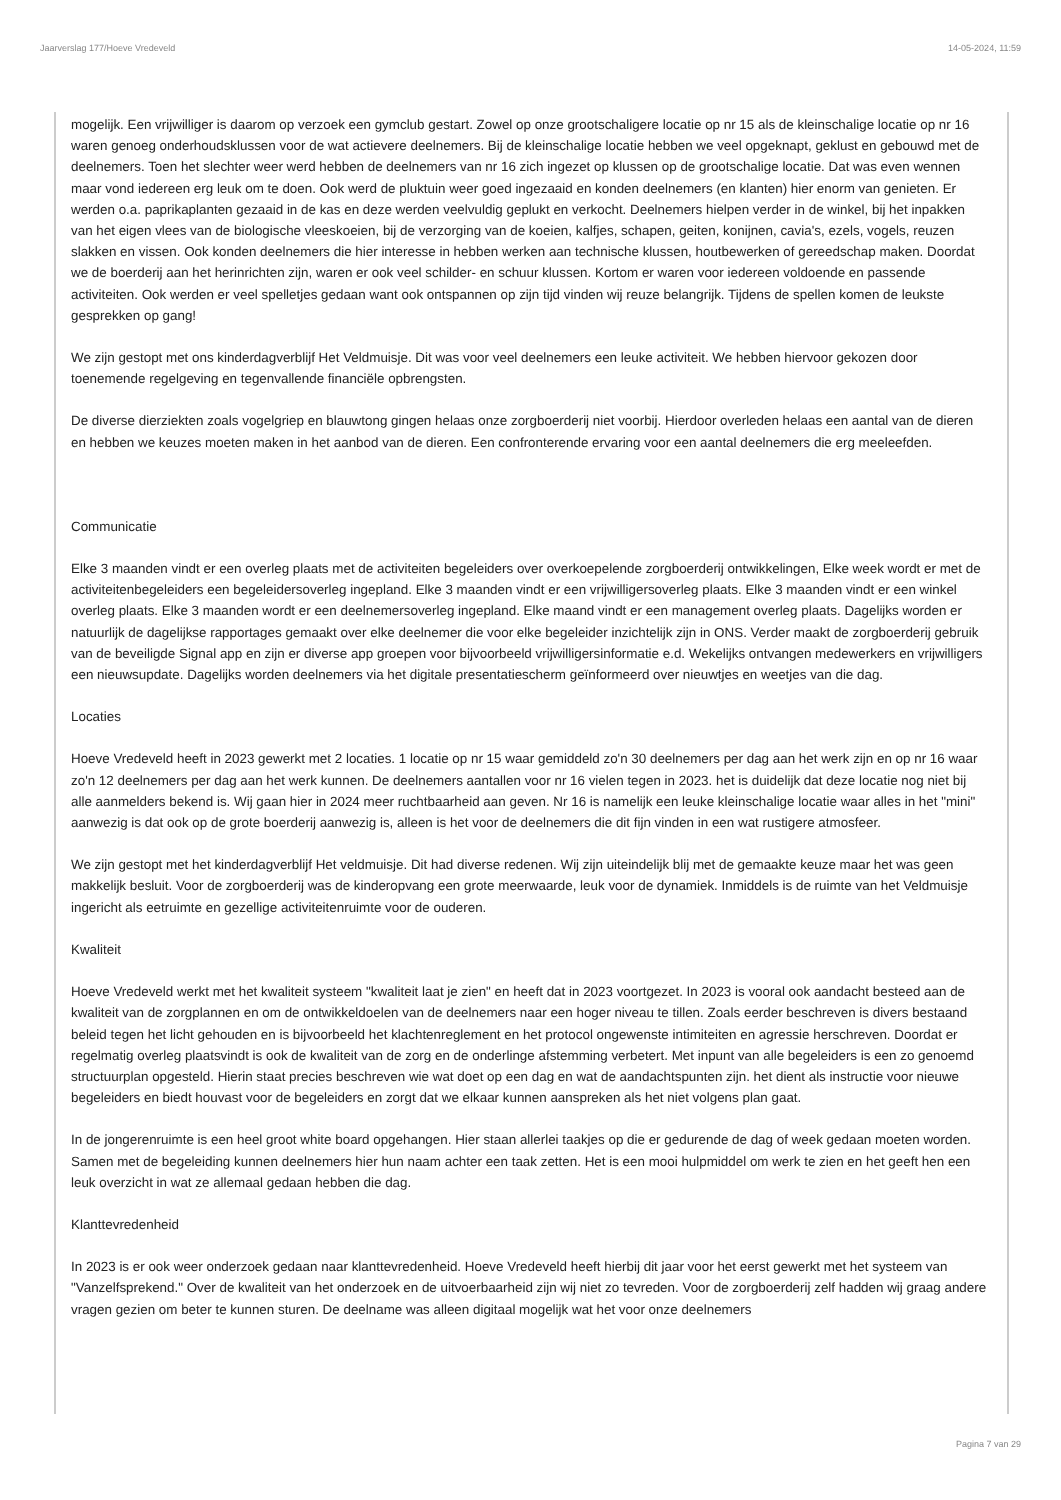Jaarverslag 177/Hoeve Vredeveld 14-05-2024, 11:59
mogelijk. Een vrijwilliger is daarom op verzoek een gymclub gestart. Zowel op onze grootschaligere locatie op nr 15 als de kleinschalige locatie op nr 16 waren genoeg onderhoudsklussen voor de wat actievere deelnemers. Bij de kleinschalige locatie hebben we veel opgeknapt, geklust en gebouwd met de deelnemers. Toen het slechter weer werd hebben de deelnemers van nr 16 zich ingezet op klussen op de grootschalige locatie. Dat was even wennen maar vond iedereen erg leuk om te doen. Ook werd de pluktuin weer goed ingezaaid en konden deelnemers (en klanten) hier enorm van genieten. Er werden o.a. paprikaplanten gezaaid in de kas en deze werden veelvuldig geplukt en verkocht. Deelnemers hielpen verder in de winkel, bij het inpakken van het eigen vlees van de biologische vleeskoeien, bij de verzorging van de koeien, kalfjes, schapen, geiten, konijnen, cavia's, ezels, vogels, reuzen slakken en vissen. Ook konden deelnemers die hier interesse in hebben werken aan technische klussen, houtbewerken of gereedschap maken. Doordat we de boerderij aan het herinrichten zijn, waren er ook veel schilder- en schuur klussen. Kortom er waren voor iedereen voldoende en passende activiteiten. Ook werden er veel spelletjes gedaan want ook ontspannen op zijn tijd vinden wij reuze belangrijk. Tijdens de spellen komen de leukste gesprekken op gang!
We zijn gestopt met ons kinderdagverblijf Het Veldmuisje. Dit was voor veel deelnemers een leuke activiteit. We hebben hiervoor gekozen door toenemende regelgeving en tegenvallende financiële opbrengsten.
De diverse dierziekten zoals vogelgriep en blauwtong gingen helaas onze zorgboerderij niet voorbij. Hierdoor overleden helaas een aantal van de dieren en hebben we keuzes moeten maken in het aanbod van de dieren. Een confronterende ervaring voor een aantal deelnemers die erg meeleefden.
Communicatie
Elke 3 maanden vindt er een overleg plaats met de activiteiten begeleiders over overkoepelende zorgboerderij ontwikkelingen, Elke week wordt er met de activiteitenbegeleiders een begeleidersoverleg ingepland. Elke 3 maanden vindt er een vrijwilligersoverleg plaats. Elke 3 maanden vindt er een winkel overleg plaats. Elke 3 maanden wordt er een deelnemersoverleg ingepland. Elke maand vindt er een management overleg plaats. Dagelijks worden er natuurlijk de dagelijkse rapportages gemaakt over elke deelnemer die voor elke begeleider inzichtelijk zijn in ONS. Verder maakt de zorgboerderij gebruik van de beveiligde Signal app en zijn er diverse app groepen voor bijvoorbeeld vrijwilligersinformatie e.d. Wekelijks ontvangen medewerkers en vrijwilligers een nieuwsupdate. Dagelijks worden deelnemers via het digitale presentatiescherm geïnformeerd over nieuwtjes en weetjes van die dag.
Locaties
Hoeve Vredeveld heeft in 2023 gewerkt met 2 locaties. 1 locatie op nr 15 waar gemiddeld zo'n 30 deelnemers per dag aan het werk zijn en op nr 16 waar zo'n 12 deelnemers per dag aan het werk kunnen. De deelnemers aantallen voor nr 16 vielen tegen in 2023. het is duidelijk dat deze locatie nog niet bij alle aanmelders bekend is. Wij gaan hier in 2024 meer ruchtbaarheid aan geven. Nr 16 is namelijk een leuke kleinschalige locatie waar alles in het "mini" aanwezig is dat ook op de grote boerderij aanwezig is, alleen is het voor de deelnemers die dit fijn vinden in een wat rustigere atmosfeer.
We zijn gestopt met het kinderdagverblijf Het veldmuisje. Dit had diverse redenen. Wij zijn uiteindelijk blij met de gemaakte keuze maar het was geen makkelijk besluit. Voor de zorgboerderij was de kinderopvang een grote meerwaarde, leuk voor de dynamiek. Inmiddels is de ruimte van het Veldmuisje ingericht als eetruimte en gezellige activiteitenruimte voor de ouderen.
Kwaliteit
Hoeve Vredeveld werkt met het kwaliteit systeem "kwaliteit laat je zien" en heeft dat in 2023 voortgezet. In 2023 is vooral ook aandacht besteed aan de kwaliteit van de zorgplannen en om de ontwikkeldoelen van de deelnemers naar een hoger niveau te tillen. Zoals eerder beschreven is divers bestaand beleid tegen het licht gehouden en is bijvoorbeeld het klachtenreglement en het protocol ongewenste intimiteiten en agressie herschreven. Doordat er regelmatig overleg plaatsvindt is ook de kwaliteit van de zorg en de onderlinge afstemming verbetert. Met inpunt van alle begeleiders is een zo genoemd structuurplan opgesteld. Hierin staat precies beschreven wie wat doet op een dag en wat de aandachtspunten zijn. het dient als instructie voor nieuwe begeleiders en biedt houvast voor de begeleiders en zorgt dat we elkaar kunnen aanspreken als het niet volgens plan gaat.
In de jongerenruimte is een heel groot white board opgehangen. Hier staan allerlei taakjes op die er gedurende de dag of week gedaan moeten worden. Samen met de begeleiding kunnen deelnemers hier hun naam achter een taak zetten. Het is een mooi hulpmiddel om werk te zien en het geeft hen een leuk overzicht in wat ze allemaal gedaan hebben die dag.
Klanttevredenheid
In 2023 is er ook weer onderzoek gedaan naar klanttevredenheid. Hoeve Vredeveld heeft hierbij dit jaar voor het eerst gewerkt met het systeem van "Vanzelfsprekend." Over de kwaliteit van het onderzoek en de uitvoerbaarheid zijn wij niet zo tevreden. Voor de zorgboerderij zelf hadden wij graag andere vragen gezien om beter te kunnen sturen. De deelname was alleen digitaal mogelijk wat het voor onze deelnemers
Pagina 7 van 29